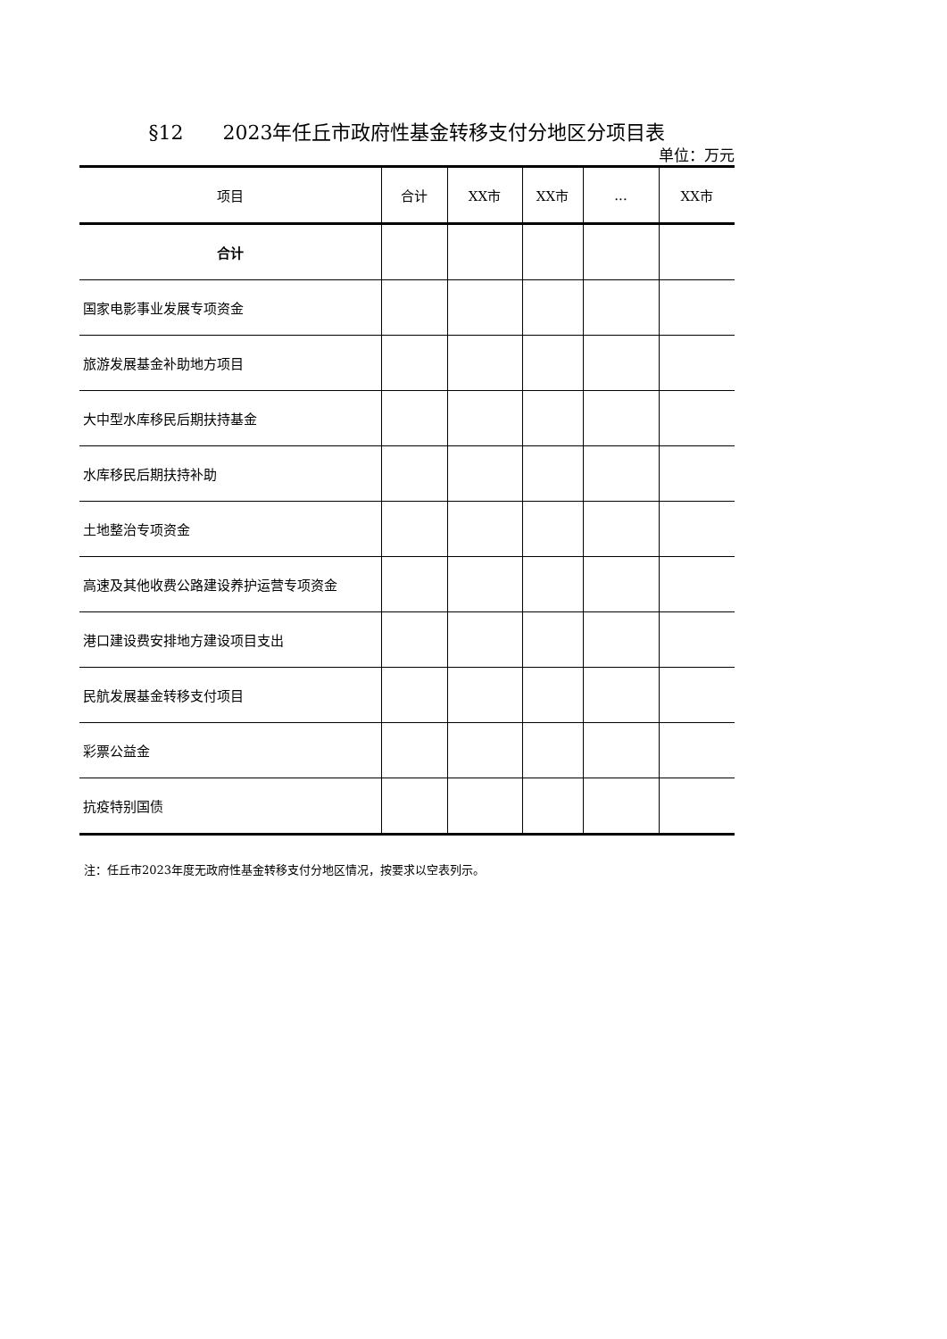§12　　2023年任丘市政府性基金转移支付分地区分项目表
单位：万元
| 项目 | 合计 | XX市 | XX市 | ... | XX市 |
| --- | --- | --- | --- | --- | --- |
| 合计 | | | | | |
| 国家电影事业发展专项资金 | | | | | |
| 旅游发展基金补助地方项目 | | | | | |
| 大中型水库移民后期扶持基金 | | | | | |
| 水库移民后期扶持补助 | | | | | |
| 土地整治专项资金 | | | | | |
| 高速及其他收费公路建设养护运营专项资金 | | | | | |
| 港口建设费安排地方建设项目支出 | | | | | |
| 民航发展基金转移支付项目 | | | | | |
| 彩票公益金 | | | | | |
| 抗疫特别国债 | | | | | |
注：任丘市2023年度无政府性基金转移支付分地区情况，按要求以空表列示。